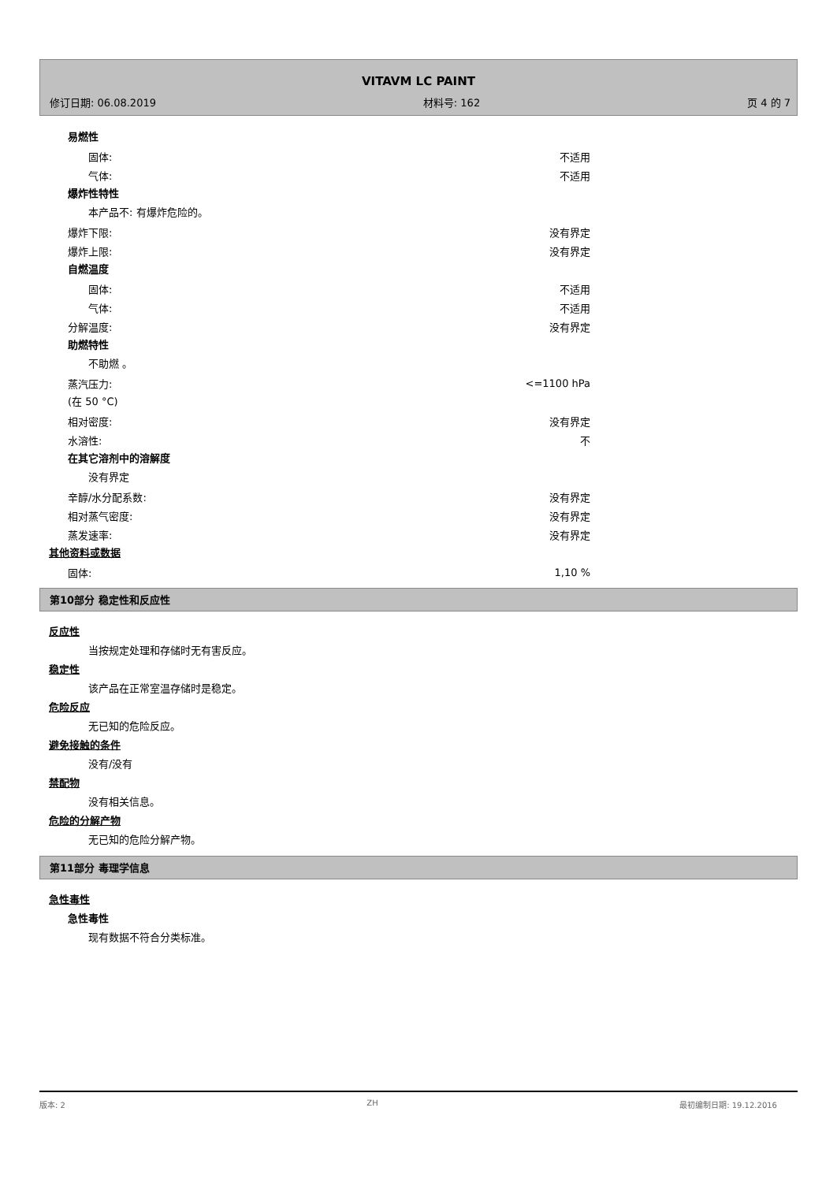VITAVM LC PAINT
修订日期: 06.08.2019 材料号: 162 页 4 的 7
易燃性
固体: 不适用
气体: 不适用
爆炸性特性
本产品不: 有爆炸危险的。
爆炸下限: 没有界定
爆炸上限: 没有界定
自燃温度
固体: 不适用
气体: 不适用
分解温度: 没有界定
助燃特性
不助燃 。
蒸汽压力: <=1100 hPa
(在 50 °C)
相对密度: 没有界定
水溶性: 不
在其它溶剂中的溶解度
没有界定
辛醇/水分配系数: 没有界定
相对蒸气密度: 没有界定
蒸发速率: 没有界定
其他资料或数据
固体: 1,10 %
第10部分 稳定性和反应性
反应性
当按规定处理和存储时无有害反应。
稳定性
该产品在正常室温存储时是稳定。
危险反应
无已知的危险反应。
避免接触的条件
没有/没有
禁配物
没有相关信息。
危险的分解产物
无已知的危险分解产物。
第11部分 毒理学信息
急性毒性
急性毒性
现有数据不符合分类标准。
版本: 2 ZH 最初编制日期: 19.12.2016